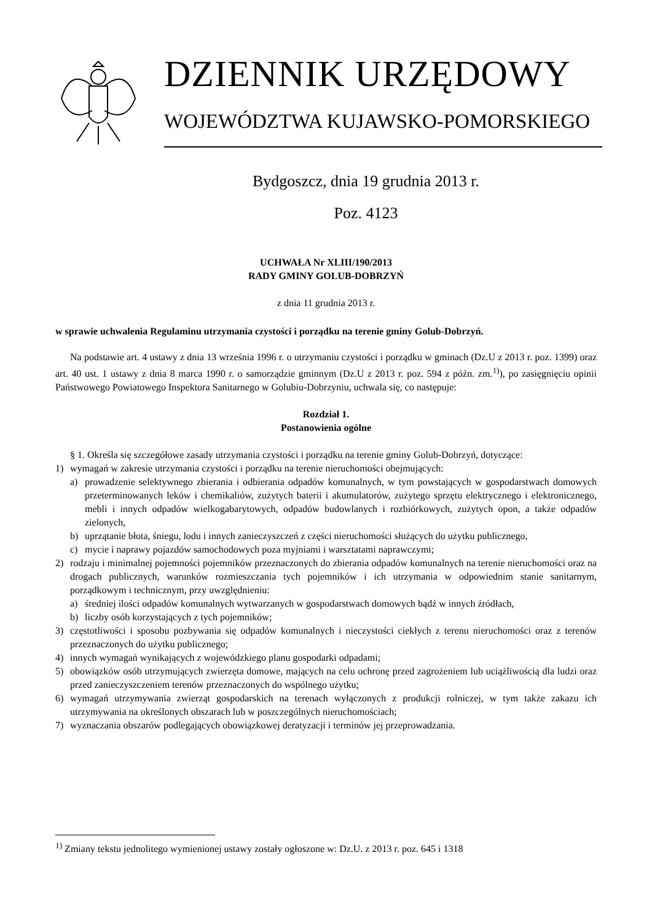DZIENNIK URZĘDOWY
WOJEWÓDZTWA KUJAWSKO-POMORSKIEGO
Bydgoszcz, dnia 19 grudnia 2013 r.
Poz. 4123
UCHWAŁA Nr XLIII/190/2013
RADY GMINY GOLUB-DOBRZYŃ
z dnia 11 grudnia 2013 r.
w sprawie uchwalenia Regulaminu utrzymania czystości i porządku na terenie gminy Golub-Dobrzyń.
Na podstawie art. 4 ustawy z dnia 13 września 1996 r. o utrzymaniu czystości i porządku w gminach (Dz.U z 2013 r. poz. 1399) oraz art. 40 ust. 1 ustawy z dnia 8 marca 1990 r. o samorządzie gminnym (Dz.U z 2013 r. poz. 594 z późn. zm.<sup>1)</sup>), po zasięgnięciu opinii Państwowego Powiatowego Inspektora Sanitarnego w Golubiu-Dobrzyniu, uchwala się, co następuje:
Rozdział 1.
Postanowienia ogólne
§ 1. Określa się szczegółowe zasady utrzymania czystości i porządku na terenie gminy Golub-Dobrzyń, dotyczące:
1) wymagań w zakresie utrzymania czystości i porządku na terenie nieruchomości obejmujących:
a) prowadzenie selektywnego zbierania i odbierania odpadów komunalnych, w tym powstających w gospodarstwach domowych przeterminowanych leków i chemikaliów, zużytych baterii i akumulatorów, zużytego sprzętu elektrycznego i elektronicznego, mebli i innych odpadów wielkogabarytowych, odpadów budowlanych i rozbiórkowych, zużytych opon, a także odpadów zielonych,
b) uprzątanie błota, śniegu, lodu i innych zanieczyszczeń z części nieruchomości służących do użytku publicznego,
c) mycie i naprawy pojazdów samochodowych poza myjniami i warsztatami naprawczymi;
2) rodzaju i minimalnej pojemności pojemników przeznaczonych do zbierania odpadów komunalnych na terenie nieruchomości oraz na drogach publicznych, warunków rozmieszczania tych pojemników i ich utrzymania w odpowiednim stanie sanitarnym, porządkowym i technicznym, przy uwzględnieniu:
a) średniej ilości odpadów komunalnych wytwarzanych w gospodarstwach domowych bądź w innych źródłach,
b) liczby osób korzystających z tych pojemników;
3) częstotliwości i sposobu pozbywania się odpadów komunalnych i nieczystości ciekłych z terenu nieruchomości oraz z terenów przeznaczonych do użytku publicznego;
4) innych wymagań wynikających z wojewódzkiego planu gospodarki odpadami;
5) obowiązków osób utrzymujących zwierzęta domowe, mających na celu ochronę przed zagrożeniem lub uciążliwością dla ludzi oraz przed zanieczyszczeniem terenów przeznaczonych do wspólnego użytku;
6) wymagań utrzymywania zwierząt gospodarskich na terenach wyłączonych z produkcji rolniczej, w tym także zakazu ich utrzymywania na określonych obszarach lub w poszczególnych nieruchomościach;
7) wyznaczania obszarów podlegających obowiązkowej deratyzacji i terminów jej przeprowadzania.
<sup>1)</sup> Zmiany tekstu jednolitego wymienionej ustawy zostały ogłoszone w: Dz.U. z 2013 r. poz. 645 i 1318